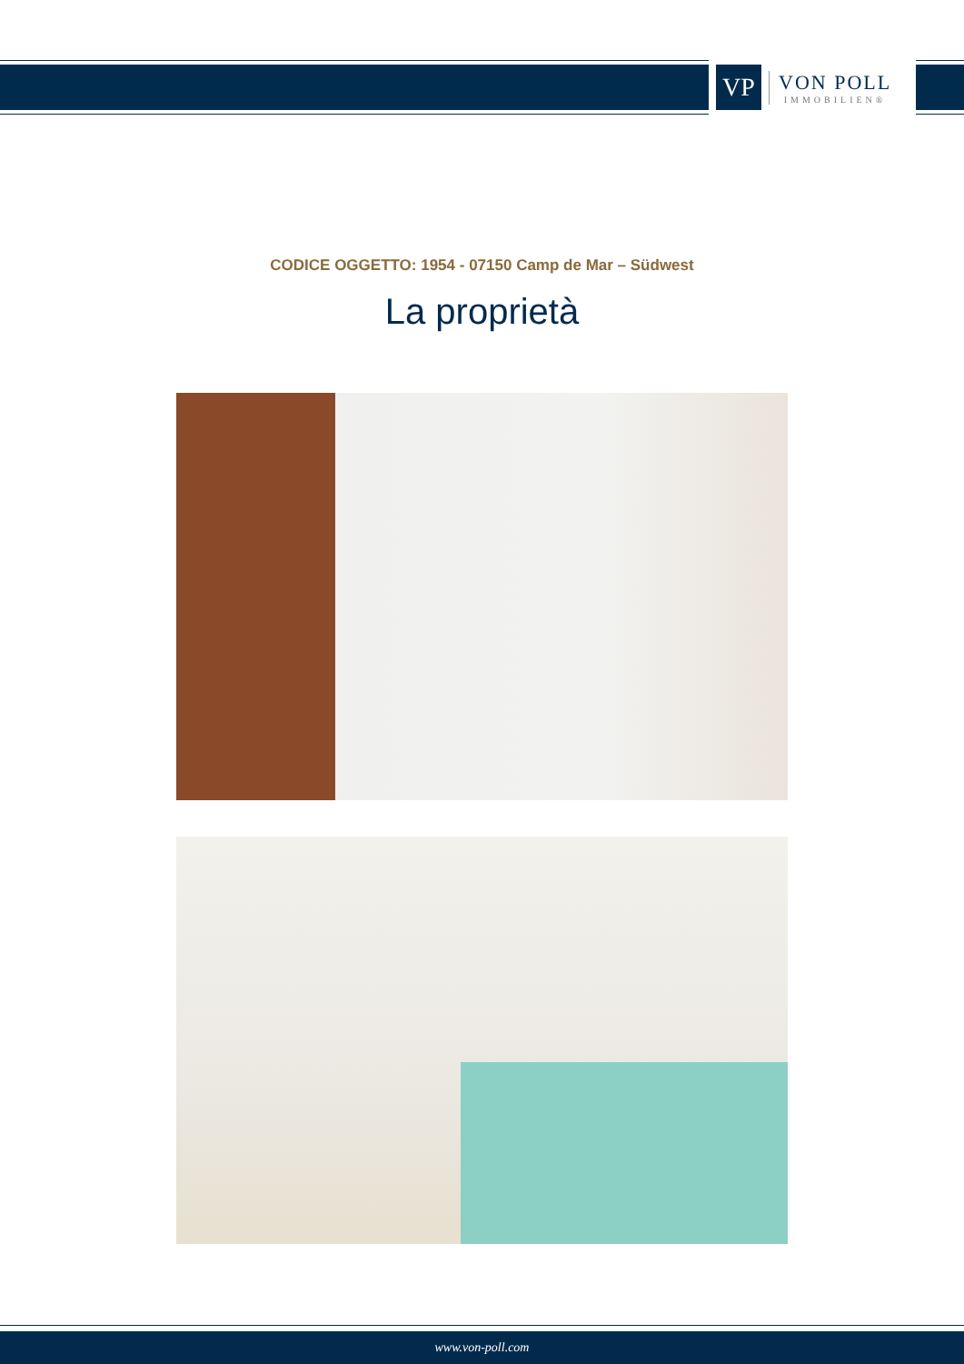VP
VON POLL
IMMOBILIEN®
CODICE OGGETTO: 1954 - 07150 Camp de Mar – Südwest
La proprietà
www.von-poll.com